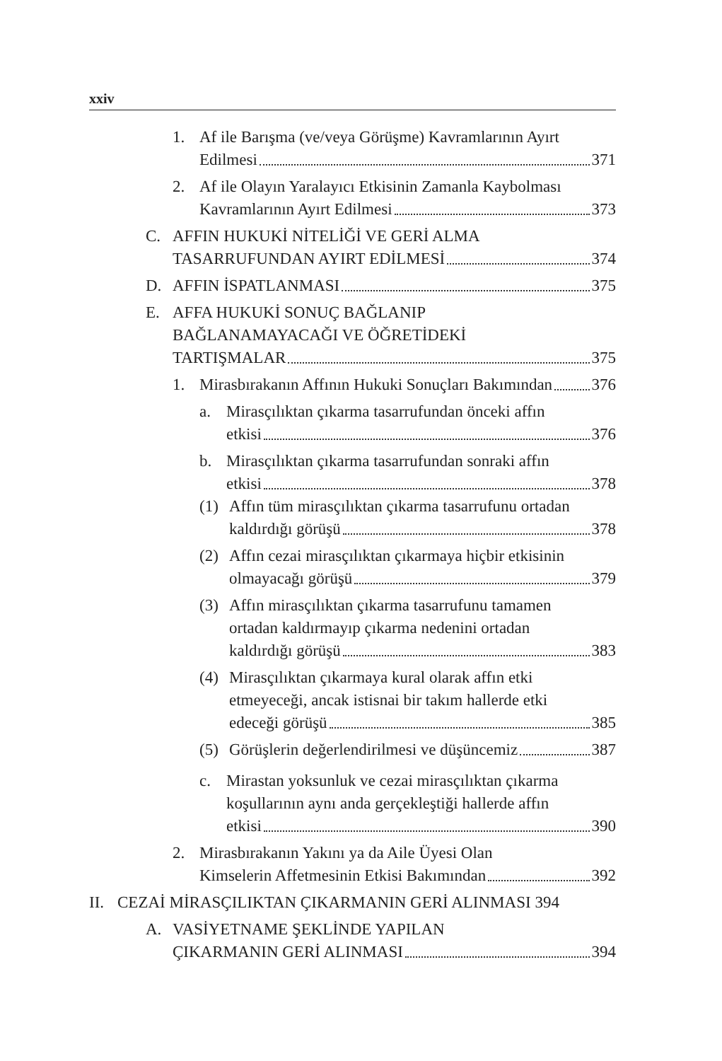xxiv
1. Af ile Barışma (ve/veya Görüşme) Kavramlarının Ayırt
Edilmesi 371
2. Af ile Olayın Yaralayıcı Etkisinin Zamanla Kaybolması
Kavramlarının Ayırt Edilmesi 373
C. AFFIN HUKUKİ NİTELİĞİ VE GERİ ALMA
TASARRUFUNDAN AYIRT EDİLMESİ 374
D. AFFIN İSPATLANMASI 375
E. AFFA HUKUKİ SONUÇ BAĞLANIP
BAĞLANAMAYACAĞI VE ÖĞRETİDEKİ
TARTIŞMALAR 375
1. Mirasbırakanın Affının Hukuki Sonuçları Bakımından 376
a. Mirasçılıktan çıkarma tasarrufundan önceki affın
etkisi 376
b. Mirasçılıktan çıkarma tasarrufundan sonraki affın
etkisi 378
(1) Affın tüm mirasçılıktan çıkarma tasarrufunu ortadan
kaldırdığı görüşü 378
(2) Affın cezai mirasçılıktan çıkarmaya hiçbir etkisinin
olmayacağı görüşü 379
(3) Affın mirasçılıktan çıkarma tasarrufunu tamamen
ortadan kaldırmayıp çıkarma nedenini ortadan
kaldırdığı görüşü 383
(4) Mirasçılıktan çıkarmaya kural olarak affın etki
etmeyeceği, ancak istisnai bir takım hallerde etki
edeceği görüşü 385
(5) Görüşlerin değerlendirilmesi ve düşüncemiz 387
c. Mirastan yoksunluk ve cezai mirasçılıktan çıkarma
koşullarının aynı anda gerçekleştiği hallerde affın
etkisi 390
2. Mirasbırakanın Yakını ya da Aile Üyesi Olan
Kimselerin Affetmesinin Etkisi Bakımından 392
II.
CEZAİ MİRASÇILIKTAN ÇIKARMANIN GERİ ALINMASI 394
A. VASİYETNAME ŞEKLİNDE YAPILAN
ÇIKARMANIN GERİ ALINMASI 394